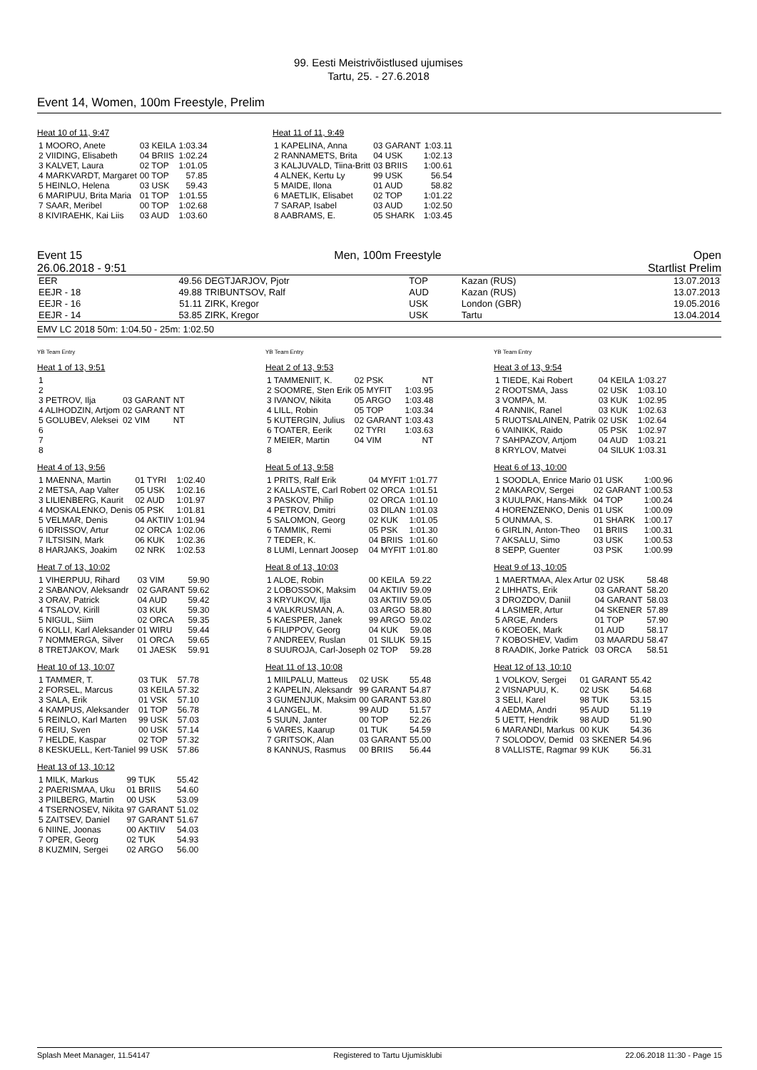99. Eesti Meistrivõistlused ujumises
Tartu, 25. - 27.6.2018
Event 14, Women, 100m Freestyle, Prelim
Heat 10 of 11, 9:47
| 1 MOORO, Anete | 03 KEILA | 1:03.34 |
| 2 VIIDING, Elisabeth | 04 BRIIS | 1:02.24 |
| 3 KALVET, Laura | 02 TOP | 1:01.05 |
| 4 MARKVARDT, Margaret | 00 TOP | 57.85 |
| 5 HEINLO, Helena | 03 USK | 59.43 |
| 6 MARIPUU, Brita Maria | 01 TOP | 1:01.55 |
| 7 SAAR, Meribel | 00 TOP | 1:02.68 |
| 8 KIVIRAEHK, Kai Liis | 03 AUD | 1:03.60 |
Heat 11 of 11, 9:49
| 1 KAPELINA, Anna | 03 GARANT | 1:03.11 |
| 2 RANNAMETS, Brita | 04 USK | 1:02.13 |
| 3 KALJUVALD, Tiina-Britt | 03 BRIIS | 1:00.61 |
| 4 ALNEK, Kertu Ly | 99 USK | 56.54 |
| 5 MAIDE, Ilona | 01 AUD | 58.82 |
| 6 MAETLIK, Elisabet | 02 TOP | 1:01.22 |
| 7 SARAP, Isabel | 03 AUD | 1:02.50 |
| 8 AABRAMS, E. | 05 SHARK | 1:03.45 |
Event 15 Men, 100m Freestyle Open
26.06.2018 - 9:51 Startlist Prelim
| EER | 49.56 | DEGTJARJOV, Pjotr | TOP | Kazan (RUS) | 13.07.2013 |
| EEJR - 18 | 49.88 | TRIBUNTSOV, Ralf | AUD | Kazan (RUS) | 13.07.2013 |
| EEJR - 16 | 51.11 | ZIRK, Kregor | USK | London (GBR) | 19.05.2016 |
| EEJR - 14 | 53.85 | ZIRK, Kregor | USK | Tartu | 13.04.2014 |
EMV LC 2018 50m: 1:04.50 - 25m: 1:02.50
YB Team Entry YB Team Entry YB Team Entry
Heat 1 of 13, 9:51
| 1 | | |
| 2 | | |
| 3 PETROV, Ilja | 03 GARANT | NT |
| 4 ALIHODZIN, Artjom | 02 GARANT | NT |
| 5 GOLUBEV, Aleksei | 02 VIM | NT |
| 6 | | |
| 7 | | |
| 8 | | |
Heat 2 of 13, 9:53
| 1 TAMMENIIT, K. | 02 PSK | NT |
| 2 SOOMRE, Sten Erik | 05 MYFIT | 1:03.95 |
| 3 IVANOV, Nikita | 05 ARGO | 1:03.48 |
| 4 LILL, Robin | 05 TOP | 1:03.34 |
| 5 KUTERGIN, Julius | 02 GARANT | 1:03.43 |
| 6 TOATER, Eerik | 02 TYRI | 1:03.63 |
| 7 MEIER, Martin | 04 VIM | NT |
| 8 | | |
Heat 3 of 13, 9:54
| 1 TIEDE, Kai Robert | 04 KEILA | 1:03.27 |
| 2 ROOTSMA, Jass | 02 USK | 1:03.10 |
| 3 VOMPA, M. | 03 KUK | 1:02.95 |
| 4 RANNIK, Ranel | 03 KUK | 1:02.63 |
| 5 RUOTSALAINEN, Patrik | 02 USK | 1:02.64 |
| 6 VAINIKK, Raido | 05 PSK | 1:02.97 |
| 7 SAHPAZOV, Artjom | 04 AUD | 1:03.21 |
| 8 KRYLOV, Matvei | 04 SILUK | 1:03.31 |
Heat 4 of 13, 9:56
| 1 MAENNA, Martin | 01 TYRI | 1:02.40 |
| 2 METSA, Aap Valter | 05 USK | 1:02.16 |
| 3 LILIENBERG, Kaurit | 02 AUD | 1:01.97 |
| 4 MOSKALENKO, Denis | 05 PSK | 1:01.81 |
| 5 VELMAR, Denis | 04 AKTIIV | 1:01.94 |
| 6 IDRISSOV, Artur | 02 ORCA | 1:02.06 |
| 7 ILTSISIN, Mark | 06 KUK | 1:02.36 |
| 8 HARJAKS, Joakim | 02 NRK | 1:02.53 |
Heat 5 of 13, 9:58
| 1 PRITS, Ralf Erik | 04 MYFIT | 1:01.77 |
| 2 KALLASTE, Carl Robert | 02 ORCA | 1:01.51 |
| 3 PASKOV, Philip | 02 ORCA | 1:01.10 |
| 4 PETROV, Dmitri | 03 DILAN | 1:01.03 |
| 5 SALOMON, Georg | 02 KUK | 1:01.05 |
| 6 TAMMIK, Remi | 05 PSK | 1:01.30 |
| 7 TEDER, K. | 04 BRIIS | 1:01.60 |
| 8 LUMI, Lennart Joosep | 04 MYFIT | 1:01.80 |
Heat 6 of 13, 10:00
| 1 SOODLA, Enrice Mario | 01 USK | 1:00.96 |
| 2 MAKAROV, Sergei | 02 GARANT | 1:00.53 |
| 3 KUULPAK, Hans-Mikk | 04 TOP | 1:00.24 |
| 4 HORENZENKO, Denis | 01 USK | 1:00.09 |
| 5 OUNMAA, S. | 01 SHARK | 1:00.17 |
| 6 GIRLIN, Anton-Theo | 01 BRIIS | 1:00.31 |
| 7 AKSALU, Simo | 03 USK | 1:00.53 |
| 8 SEPP, Guenter | 03 PSK | 1:00.99 |
Heat 7 of 13, 10:02
| 1 VIHERPUU, Rihard | 03 VIM | 59.90 |
| 2 SABANOV, Aleksandr | 02 GARANT | 59.62 |
| 3 ORAV, Patrick | 04 AUD | 59.42 |
| 4 TSALOV, Kirill | 03 KUK | 59.30 |
| 5 NIGUL, Siim | 02 ORCA | 59.35 |
| 6 KOLLI, Karl Aleksander | 01 WIRU | 59.44 |
| 7 NOMMERGA, Silver | 01 ORCA | 59.65 |
| 8 TRETJAKOV, Mark | 01 JAESK | 59.91 |
Heat 8 of 13, 10:03
| 1 ALOE, Robin | 00 KEILA | 59.22 |
| 2 LOBOSSOK, Maksim | 04 AKTIIV | 59.09 |
| 3 KRYUKOV, Ilja | 03 AKTIIV | 59.05 |
| 4 VALKRUSMAN, A. | 03 ARGO | 58.80 |
| 5 KAESPER, Janek | 99 ARGO | 59.02 |
| 6 FILIPPOV, Georg | 04 KUK | 59.08 |
| 7 ANDREEV, Ruslan | 01 SILUK | 59.15 |
| 8 SUUROJA, Carl-Joseph | 02 TOP | 59.28 |
Heat 9 of 13, 10:05
| 1 MAERTMAA, Alex Artur | 02 USK | 58.48 |
| 2 LIHHATS, Erik | 03 GARANT | 58.20 |
| 3 DROZDOV, Daniil | 04 GARANT | 58.03 |
| 4 LASIMER, Artur | 04 SKENER | 57.89 |
| 5 ARGE, Anders | 01 TOP | 57.90 |
| 6 KOEOEK, Mark | 01 AUD | 58.17 |
| 7 KOBOSHEV, Vadim | 03 MAARDU | 58.47 |
| 8 RAADIK, Jorke Patrick | 03 ORCA | 58.51 |
Heat 10 of 13, 10:07
| 1 TAMMER, T. | 03 TUK | 57.78 |
| 2 FORSEL, Marcus | 03 KEILA | 57.32 |
| 3 SALA, Erik | 01 VSK | 57.10 |
| 4 KAMPUS, Aleksander | 01 TOP | 56.78 |
| 5 REINLO, Karl Marten | 99 USK | 57.03 |
| 6 REIU, Sven | 00 USK | 57.14 |
| 7 HELDE, Kaspar | 02 TOP | 57.32 |
| 8 KESKUELL, Kert-Taniel | 99 USK | 57.86 |
Heat 11 of 13, 10:08
| 1 MIILPALU, Matteus | 02 USK | 55.48 |
| 2 KAPELIN, Aleksandr | 99 GARANT | 54.87 |
| 3 GUMENJUK, Maksim | 00 GARANT | 53.80 |
| 4 LANGEL, M. | 99 AUD | 51.57 |
| 5 SUUN, Janter | 00 TOP | 52.26 |
| 6 VARES, Kaarup | 01 TUK | 54.59 |
| 7 GRITSOK, Alan | 03 GARANT | 55.00 |
| 8 KANNUS, Rasmus | 00 BRIIS | 56.44 |
Heat 12 of 13, 10:10
| 1 VOLKOV, Sergei | 01 GARANT | 55.42 |
| 2 VISNAPUU, K. | 02 USK | 54.68 |
| 3 SELI, Karel | 98 TUK | 53.15 |
| 4 AEDMA, Andri | 95 AUD | 51.19 |
| 5 UETT, Hendrik | 98 AUD | 51.90 |
| 6 MARANDI, Markus | 00 KUK | 54.36 |
| 7 SOLODOV, Demid | 03 SKENER | 54.96 |
| 8 VALLISTE, Ragmar | 99 KUK | 56.31 |
Heat 13 of 13, 10:12
| 1 MILK, Markus | 99 TUK | 55.42 |
| 2 PAERISMAA, Uku | 01 BRIIS | 54.60 |
| 3 PIILBERG, Martin | 00 USK | 53.09 |
| 4 TSERNOSEV, Nikita | 97 GARANT | 51.02 |
| 5 ZAITSEV, Daniel | 97 GARANT | 51.67 |
| 6 NIINE, Joonas | 00 AKTIIV | 54.03 |
| 7 OPER, Georg | 02 TUK | 54.93 |
| 8 KUZMIN, Sergei | 02 ARGO | 56.00 |
Splash Meet Manager, 11.54147 Registered to Tartu Ujumisklubi 22.06.2018 11:30 - Page 15